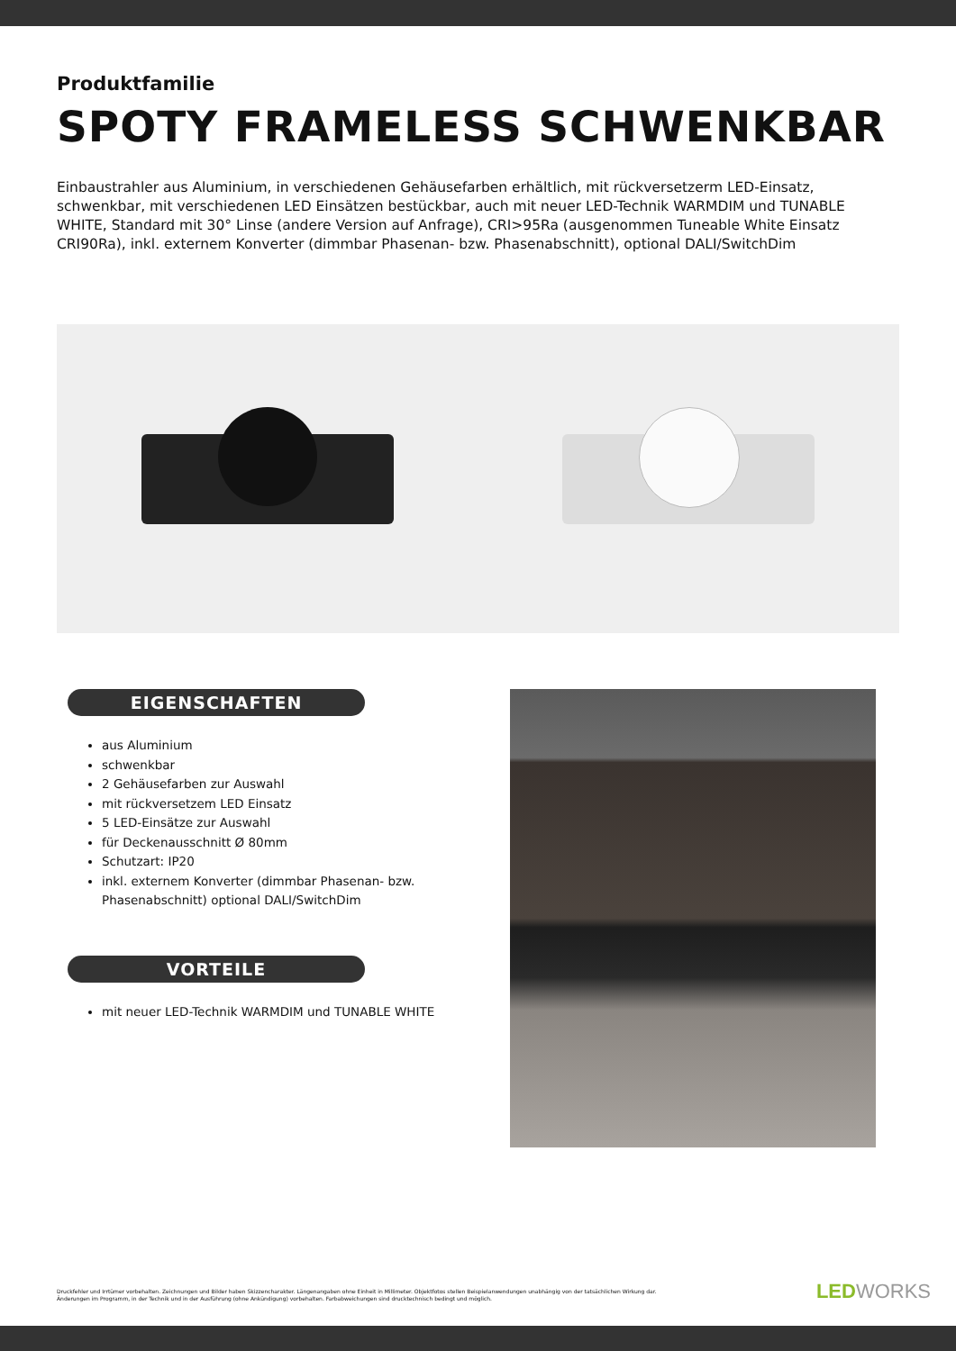Produktfamilie
SPOTY FRAMELESS SCHWENKBAR
Einbaustrahler aus Aluminium, in verschiedenen Gehäusefarben erhältlich, mit rückversetzerm LED-Einsatz, schwenkbar, mit verschiedenen LED Einsätzen bestückbar, auch mit neuer LED-Technik WARMDIM und TUNABLE WHITE, Standard mit 30° Linse (andere Version auf Anfrage), CRI>95Ra (ausgenommen Tuneable White Einsatz CRI90Ra), inkl. externem Konverter (dimmbar Phasenan- bzw. Phasenabschnitt), optional DALI/SwitchDim
EIGENSCHAFTEN
aus Aluminium
schwenkbar
2 Gehäusefarben zur Auswahl
mit rückversetzem LED Einsatz
5 LED-Einsätze zur Auswahl
für Deckenausschnitt Ø 80mm
Schutzart: IP20
inkl. externem Konverter (dimmbar Phasenan- bzw. Phasenabschnitt) optional DALI/SwitchDim
VORTEILE
mit neuer LED-Technik WARMDIM und TUNABLE WHITE
Druckfehler und Irrtümer vorbehalten. Zeichnungen und Bilder haben Skizzencharakter. Längenangaben ohne Einheit in Millimeter. Objektfotos stellen Beispielanwendungen unabhängig von der tatsächlichen Wirkung dar.
Änderungen im Programm, in der Technik und in der Ausführung (ohne Ankündigung) vorbehalten. Farbabweichungen sind drucktechnisch bedingt und möglich.
LEDWORKS